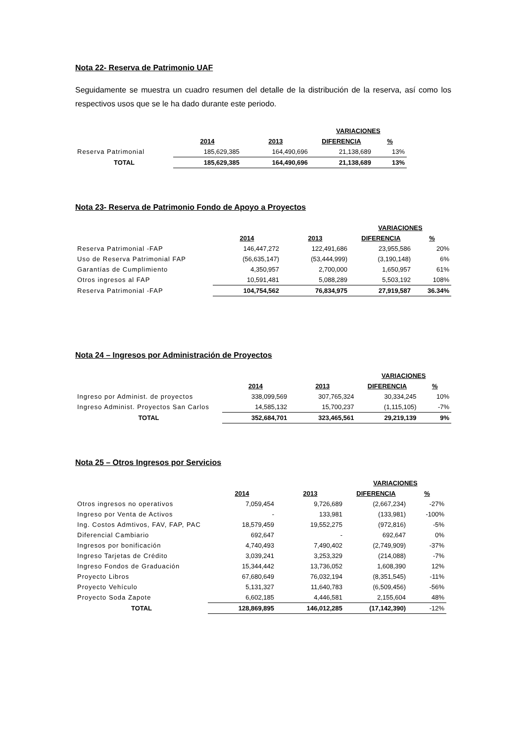Nota 22- Reserva de Patrimonio UAF
Seguidamente se muestra un cuadro resumen del detalle de la distribución de la reserva, así como los respectivos usos que se le ha dado durante este periodo.
| | | | VARIACIONES | |
| | 2014 | 2013 | DIFERENCIA | % |
| Reserva Patrimonial | 185,629,385 | 164,490,696 | 21,138,689 | 13% |
| TOTAL | 185,629,385 | 164,490,696 | 21,138,689 | 13% |
Nota 23- Reserva de Patrimonio Fondo de Apoyo a Proyectos
| | | | VARIACIONES | |
| | 2014 | 2013 | DIFERENCIA | % |
| Reserva Patrimonial -FAP | 146,447,272 | 122,491,686 | 23,955,586 | 20% |
| Uso de Reserva Patrimonial FAP | (56,635,147) | (53,444,999) | (3,190,148) | 6% |
| Garantías de Cumplimiento | 4,350,957 | 2,700,000 | 1,650,957 | 61% |
| Otros ingresos al FAP | 10,591,481 | 5,088,289 | 5,503,192 | 108% |
| Reserva Patrimonial -FAP | 104,754,562 | 76,834,975 | 27,919,587 | 36.34% |
Nota 24 – Ingresos por Administración de Proyectos
| | | | VARIACIONES | |
| | 2014 | 2013 | DIFERENCIA | % |
| Ingreso por Administ. de proyectos | 338,099,569 | 307,765,324 | 30,334,245 | 10% |
| Ingreso Administ. Proyectos San Carlos | 14,585,132 | 15,700,237 | (1,115,105) | -7% |
| TOTAL | 352,684,701 | 323,465,561 | 29,219,139 | 9% |
Nota 25 – Otros Ingresos por Servicios
| | | | VARIACIONES | |
| | 2014 | 2013 | DIFERENCIA | % |
| Otros ingresos no operativos | 7,059,454 | 9,726,689 | (2,667,234) | -27% |
| Ingreso por Venta de Activos | - | 133,981 | (133,981) | -100% |
| Ing. Costos Admtivos, FAV, FAP, PAC | 18,579,459 | 19,552,275 | (972,816) | -5% |
| Diferencial Cambiario | 692,647 | - | 692,647 | 0% |
| Ingresos por bonificación | 4,740,493 | 7,490,402 | (2,749,909) | -37% |
| Ingreso Tarjetas de Crédito | 3,039,241 | 3,253,329 | (214,088) | -7% |
| Ingreso Fondos de Graduación | 15,344,442 | 13,736,052 | 1,608,390 | 12% |
| Proyecto Libros | 67,680,649 | 76,032,194 | (8,351,545) | -11% |
| Proyecto Vehículo | 5,131,327 | 11,640,783 | (6,509,456) | -56% |
| Proyecto Soda Zapote | 6,602,185 | 4,446,581 | 2,155,604 | 48% |
| TOTAL | 128,869,895 | 146,012,285 | (17,142,390) | -12% |